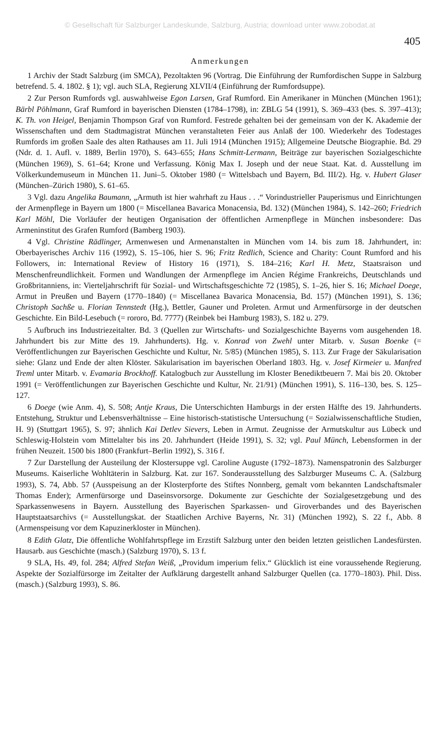© Gesellschaft für Salzburger Landeskunde, Salzburg, Austria; download unter www.zobodat.at
405
Anmerkungen
1 Archiv der Stadt Salzburg (im SMCA), Pezoltakten 96 (Vortrag. Die Einführung der Rumfordischen Suppe in Salzburg betrefend. 5. 4. 1802. § 1); vgl. auch SLA, Regierung XLVII/4 (Einführung der Rumfordsuppe).
2 Zur Person Rumfords vgl. auswahlweise Egon Larsen, Graf Rumford. Ein Amerikaner in München (München 1961); Bärbl Pöhlmann, Graf Rumford in bayerischen Diensten (1784–1798), in: ZBLG 54 (1991), S. 369–433 (bes. S. 397–413); K. Th. von Heigel, Benjamin Thompson Graf von Rumford. Festrede gehalten bei der gemeinsam von der K. Akademie der Wissenschaften und dem Stadtmagistrat München veranstalteten Feier aus Anlaß der 100. Wiederkehr des Todestages Rumfords im großen Saale des alten Rathauses am 11. Juli 1914 (München 1915); Allgemeine Deutsche Biographie. Bd. 29 (Ndr. d. 1. Aufl. v. 1889, Berlin 1970), S. 643–655; Hans Schmitt-Lermann, Beiträge zur bayerischen Sozialgeschichte (München 1969), S. 61–64; Krone und Verfassung. König Max I. Joseph und der neue Staat. Kat. d. Ausstellung im Völkerkundemuseum in München 11. Juni–5. Oktober 1980 (= Wittelsbach und Bayern, Bd. III/2). Hg. v. Hubert Glaser (München–Zürich 1980), S. 61–65.
3 Vgl. dazu Angelika Baumann, „Armuth ist hier wahrhaft zu Haus . . .“ Vorindustrieller Pauperismus und Einrichtungen der Armenpflege in Bayern um 1800 (= Miscellanea Bavarica Monacensia, Bd. 132) (München 1984), S. 142–260; Friedrich Karl Möhl, Die Vorläufer der heutigen Organisation der öffentlichen Armenpflege in München insbesondere: Das Armeninstitut des Grafen Rumford (Bamberg 1903).
4 Vgl. Christine Rädlinger, Armenwesen und Armenanstalten in München vom 14. bis zum 18. Jahrhundert, in: Oberbayerisches Archiv 116 (1992), S. 15–106, hier S. 96; Fritz Redlich, Science and Charity: Count Rumford and his Followers, in: International Review of History 16 (1971), S. 184–216; Karl H. Metz, Staatsraison und Menschenfreundlichkeit. Formen und Wandlungen der Armenpflege im Ancien Régime Frankreichs, Deutschlands und Großbritanniens, in: Vierteljahrschrift für Sozial- und Wirtschaftsgeschichte 72 (1985), S. 1–26, hier S. 16; Michael Doege, Armut in Preußen und Bayern (1770–1840) (= Miscellanea Bavarica Monacensia, Bd. 157) (München 1991), S. 136; Christoph Sachße u. Florian Tennstedt (Hg.), Bettler, Gauner und Proleten. Armut und Armenfürsorge in der deutschen Geschichte. Ein Bild-Lesebuch (= rororo, Bd. 7777) (Reinbek bei Hamburg 1983), S. 182 u. 279.
5 Aufbruch ins Industriezeitalter. Bd. 3 (Quellen zur Wirtschafts- und Sozialgeschichte Bayerns vom ausgehenden 18. Jahrhundert bis zur Mitte des 19. Jahrhunderts). Hg. v. Konrad von Zwehl unter Mitarb. v. Susan Boenke (= Veröffentlichungen zur Bayerischen Geschichte und Kultur, Nr. 5/85) (München 1985), S. 113. Zur Frage der Säkularisation siehe: Glanz und Ende der alten Klöster. Säkularisation im bayerischen Oberland 1803. Hg. v. Josef Kirmeier u. Manfred Treml unter Mitarb. v. Evamaria Brockhoff. Katalogbuch zur Ausstellung im Kloster Benediktbeuern 7. Mai bis 20. Oktober 1991 (= Veröffentlichungen zur Bayerischen Geschichte und Kultur, Nr. 21/91) (München 1991), S. 116–130, bes. S. 125–127.
6 Doege (wie Anm. 4), S. 508; Antje Kraus, Die Unterschichten Hamburgs in der ersten Hälfte des 19. Jahrhunderts. Entstehung, Struktur und Lebensverhältnisse – Eine historisch-statistische Untersuchung (= Sozialwissenschaftliche Studien, H. 9) (Stuttgart 1965), S. 97; ähnlich Kai Detlev Sievers, Leben in Armut. Zeugnisse der Armutskultur aus Lübeck und Schleswig-Holstein vom Mittelalter bis ins 20. Jahrhundert (Heide 1991), S. 32; vgl. Paul Münch, Lebensformen in der frühen Neuzeit. 1500 bis 1800 (Frankfurt–Berlin 1992), S. 316 f.
7 Zur Darstellung der Austeilung der Klostersuppe vgl. Caroline Auguste (1792–1873). Namenspatronin des Salzburger Museums. Kaiserliche Wohltäterin in Salzburg. Kat. zur 167. Sonderausstellung des Salzburger Museums C. A. (Salzburg 1993), S. 74, Abb. 57 (Ausspeisung an der Klosterpforte des Stiftes Nonnberg, gemalt vom bekannten Landschaftsmaler Thomas Ender); Armenfürsorge und Daseinsvorsorge. Dokumente zur Geschichte der Sozialgesetzgebung und des Sparkassenwesens in Bayern. Ausstellung des Bayerischen Sparkassen- und Giroverbandes und des Bayerischen Hauptstaatsarchivs (= Ausstellungskat. der Staatlichen Archive Bayerns, Nr. 31) (München 1992), S. 22 f., Abb. 8 (Armenspeisung vor dem Kapuzinerkloster in München).
8 Edith Glatz, Die öffentliche Wohlfahrtspflege im Erzstift Salzburg unter den beiden letzten geistlichen Landesfürsten. Hausarb. aus Geschichte (masch.) (Salzburg 1970), S. 13 f.
9 SLA, Hs. 49, fol. 284; Alfred Stefan Weiß, „Providum imperium felix.“ Glücklich ist eine voraussehende Regierung. Aspekte der Sozialfürsorge im Zeitalter der Aufklärung dargestellt anhand Salzburger Quellen (ca. 1770–1803). Phil. Diss. (masch.) (Salzburg 1993), S. 86.